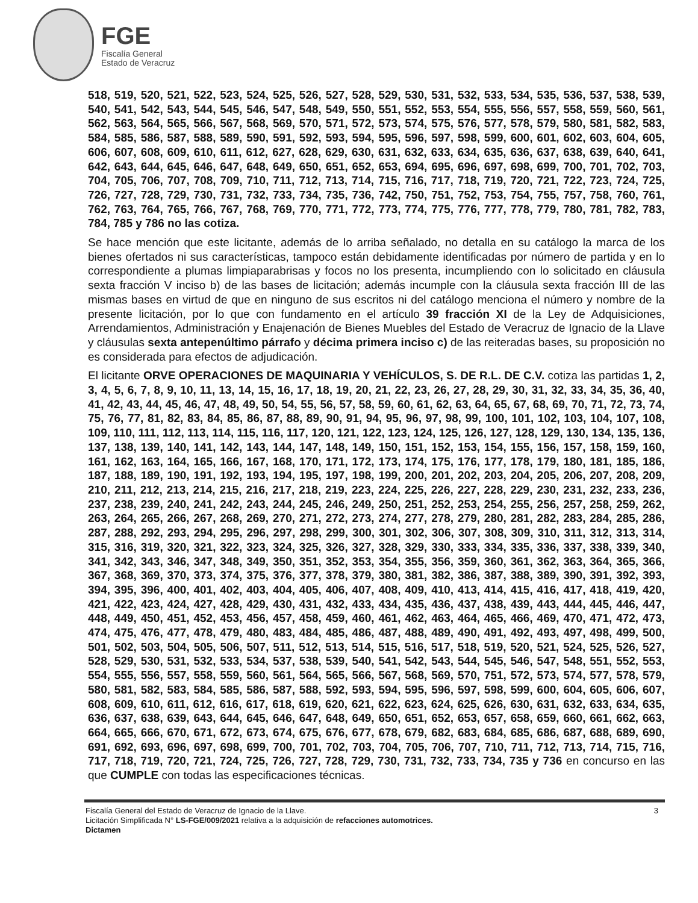FGE
Fiscalía General
Estado de Veracruz
518, 519, 520, 521, 522, 523, 524, 525, 526, 527, 528, 529, 530, 531, 532, 533, 534, 535, 536, 537, 538, 539, 540, 541, 542, 543, 544, 545, 546, 547, 548, 549, 550, 551, 552, 553, 554, 555, 556, 557, 558, 559, 560, 561, 562, 563, 564, 565, 566, 567, 568, 569, 570, 571, 572, 573, 574, 575, 576, 577, 578, 579, 580, 581, 582, 583, 584, 585, 586, 587, 588, 589, 590, 591, 592, 593, 594, 595, 596, 597, 598, 599, 600, 601, 602, 603, 604, 605, 606, 607, 608, 609, 610, 611, 612, 627, 628, 629, 630, 631, 632, 633, 634, 635, 636, 637, 638, 639, 640, 641, 642, 643, 644, 645, 646, 647, 648, 649, 650, 651, 652, 653, 694, 695, 696, 697, 698, 699, 700, 701, 702, 703, 704, 705, 706, 707, 708, 709, 710, 711, 712, 713, 714, 715, 716, 717, 718, 719, 720, 721, 722, 723, 724, 725, 726, 727, 728, 729, 730, 731, 732, 733, 734, 735, 736, 742, 750, 751, 752, 753, 754, 755, 757, 758, 760, 761, 762, 763, 764, 765, 766, 767, 768, 769, 770, 771, 772, 773, 774, 775, 776, 777, 778, 779, 780, 781, 782, 783, 784, 785 y 786 no las cotiza.
Se hace mención que este licitante, además de lo arriba señalado, no detalla en su catálogo la marca de los bienes ofertados ni sus características, tampoco están debidamente identificadas por número de partida y en lo correspondiente a plumas limpiaparabrisas y focos no los presenta, incumpliendo con lo solicitado en cláusula sexta fracción V inciso b) de las bases de licitación; además incumple con la cláusula sexta fracción III de las mismas bases en virtud de que en ninguno de sus escritos ni del catálogo menciona el número y nombre de la presente licitación, por lo que con fundamento en el artículo 39 fracción XI de la Ley de Adquisiciones, Arrendamientos, Administración y Enajenación de Bienes Muebles del Estado de Veracruz de Ignacio de la Llave y cláusulas sexta antepenúltimo párrafo y décima primera inciso c) de las reiteradas bases, su proposición no es considerada para efectos de adjudicación.
El licitante ORVE OPERACIONES DE MAQUINARIA Y VEHÍCULOS, S. DE R.L. DE C.V. cotiza las partidas 1, 2, 3, 4, 5, 6, 7, 8, 9, 10, 11, 13, 14, 15, 16, 17, 18, 19, 20, 21, 22, 23, 26, 27, 28, 29, 30, 31, 32, 33, 34, 35, 36, 40, 41, 42, 43, 44, 45, 46, 47, 48, 49, 50, 54, 55, 56, 57, 58, 59, 60, 61, 62, 63, 64, 65, 67, 68, 69, 70, 71, 72, 73, 74, 75, 76, 77, 81, 82, 83, 84, 85, 86, 87, 88, 89, 90, 91, 94, 95, 96, 97, 98, 99, 100, 101, 102, 103, 104, 107, 108, 109, 110, 111, 112, 113, 114, 115, 116, 117, 120, 121, 122, 123, 124, 125, 126, 127, 128, 129, 130, 134, 135, 136, 137, 138, 139, 140, 141, 142, 143, 144, 147, 148, 149, 150, 151, 152, 153, 154, 155, 156, 157, 158, 159, 160, 161, 162, 163, 164, 165, 166, 167, 168, 170, 171, 172, 173, 174, 175, 176, 177, 178, 179, 180, 181, 185, 186, 187, 188, 189, 190, 191, 192, 193, 194, 195, 197, 198, 199, 200, 201, 202, 203, 204, 205, 206, 207, 208, 209, 210, 211, 212, 213, 214, 215, 216, 217, 218, 219, 223, 224, 225, 226, 227, 228, 229, 230, 231, 232, 233, 236, 237, 238, 239, 240, 241, 242, 243, 244, 245, 246, 249, 250, 251, 252, 253, 254, 255, 256, 257, 258, 259, 262, 263, 264, 265, 266, 267, 268, 269, 270, 271, 272, 273, 274, 277, 278, 279, 280, 281, 282, 283, 284, 285, 286, 287, 288, 292, 293, 294, 295, 296, 297, 298, 299, 300, 301, 302, 306, 307, 308, 309, 310, 311, 312, 313, 314, 315, 316, 319, 320, 321, 322, 323, 324, 325, 326, 327, 328, 329, 330, 333, 334, 335, 336, 337, 338, 339, 340, 341, 342, 343, 346, 347, 348, 349, 350, 351, 352, 353, 354, 355, 356, 359, 360, 361, 362, 363, 364, 365, 366, 367, 368, 369, 370, 373, 374, 375, 376, 377, 378, 379, 380, 381, 382, 386, 387, 388, 389, 390, 391, 392, 393, 394, 395, 396, 400, 401, 402, 403, 404, 405, 406, 407, 408, 409, 410, 413, 414, 415, 416, 417, 418, 419, 420, 421, 422, 423, 424, 427, 428, 429, 430, 431, 432, 433, 434, 435, 436, 437, 438, 439, 443, 444, 445, 446, 447, 448, 449, 450, 451, 452, 453, 456, 457, 458, 459, 460, 461, 462, 463, 464, 465, 466, 469, 470, 471, 472, 473, 474, 475, 476, 477, 478, 479, 480, 483, 484, 485, 486, 487, 488, 489, 490, 491, 492, 493, 497, 498, 499, 500, 501, 502, 503, 504, 505, 506, 507, 511, 512, 513, 514, 515, 516, 517, 518, 519, 520, 521, 524, 525, 526, 527, 528, 529, 530, 531, 532, 533, 534, 537, 538, 539, 540, 541, 542, 543, 544, 545, 546, 547, 548, 551, 552, 553, 554, 555, 556, 557, 558, 559, 560, 561, 564, 565, 566, 567, 568, 569, 570, 751, 572, 573, 574, 577, 578, 579, 580, 581, 582, 583, 584, 585, 586, 587, 588, 592, 593, 594, 595, 596, 597, 598, 599, 600, 604, 605, 606, 607, 608, 609, 610, 611, 612, 616, 617, 618, 619, 620, 621, 622, 623, 624, 625, 626, 630, 631, 632, 633, 634, 635, 636, 637, 638, 639, 643, 644, 645, 646, 647, 648, 649, 650, 651, 652, 653, 657, 658, 659, 660, 661, 662, 663, 664, 665, 666, 670, 671, 672, 673, 674, 675, 676, 677, 678, 679, 682, 683, 684, 685, 686, 687, 688, 689, 690, 691, 692, 693, 696, 697, 698, 699, 700, 701, 702, 703, 704, 705, 706, 707, 710, 711, 712, 713, 714, 715, 716, 717, 718, 719, 720, 721, 724, 725, 726, 727, 728, 729, 730, 731, 732, 733, 734, 735 y 736 en concurso en las que CUMPLE con todas las especificaciones técnicas.
Fiscalía General del Estado de Veracruz de Ignacio de la Llave.
Licitación Simplificada N° LS-FGE/009/2021 relativa a la adquisición de refacciones automotrices.
Dictamen
3